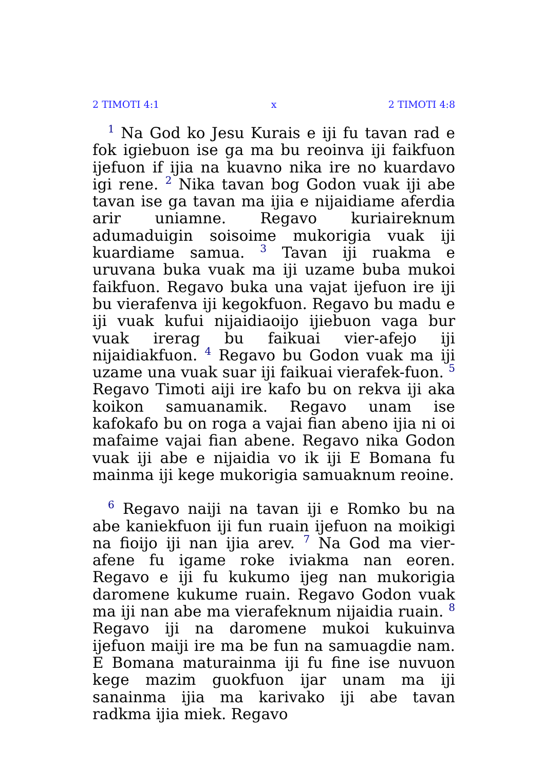2 TIMOTI 4:1 x 2 TIMOTI 4:8
<sup>1</sup> Na God ko Jesu Kurais e iji fu tavan rad e fok igiebuon ise ga ma bu reoinva iji faikfuon ijefuon if ijia na kuavno nika ire no kuardavo igi rene. <sup>2</sup> Nika tavan bog Godon vuak iji abe tavan ise ga tavan ma ijia e nijaidiame aferdia arir uniamne. Regavo kuriaireknum adumaduigin soisoime mukorigia vuak iji kuardiame samua. <sup>3</sup> Tavan iji ruakma e uruvana buka vuak ma iji uzame buba mukoi faikfuon. Regavo buka una vajat ijefuon ire iji bu vierafenva iji kegokfuon. Regavo bu madu e iji vuak kufui nijaidiaoijo ijiebuon vaga bur vuak irerag bu faikuai vier-afejo iji nijaidiakfuon. <sup>4</sup> Regavo bu Godon vuak ma iji uzame una vuak suar iji faikuai vierafek-fuon. <sup>5</sup> Regavo Timoti aiji ire kafo bu on rekva iji aka koikon samuanamik. Regavo unam ise kafokafo bu on roga a vajai fian abeno ijia ni oi mafaime vajai fian abene. Regavo nika Godon vuak iji abe e nijaidia vo ik iji E Bomana fu mainma iji kege mukorigia samuaknum reoine.
<sup>6</sup> Regavo naiji na tavan iji e Romko bu na abe kaniekfuon iji fun ruain ijefuon na moikigi na fioijo iji nan ijia arev. <sup>7</sup> Na God ma vier-afene fu igame roke iviakma nan eoren. Regavo e iji fu kukumo ijeg nan mukorigia daromene kukume ruain. Regavo Godon vuak ma iji nan abe ma vierafeknum nijaidia ruain. <sup>8</sup> Regavo iji na daromene mukoi kukuinva ijefuon maiji ire ma be fun na samuagdie nam. E Bomana maturainma iji fu fine ise nuvuon kege mazim guokfuon ijar unam ma iji sanainma ijia ma karivako iji abe tavan radkma ijia miek. Regavo